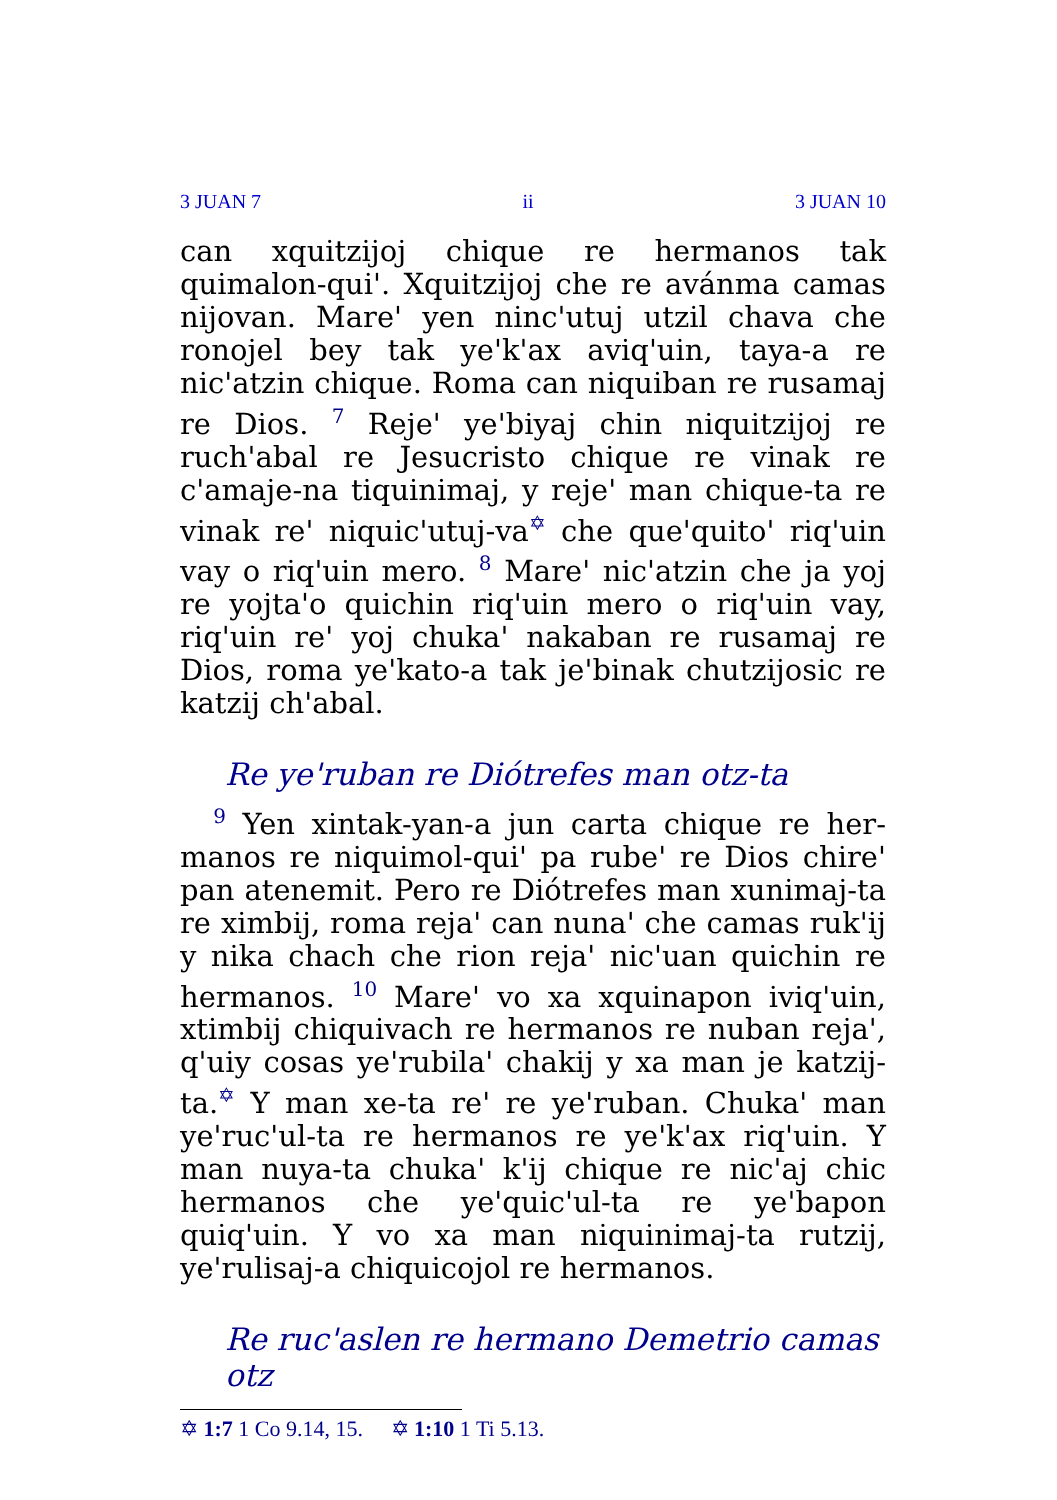3 JUAN 7 ii 3 JUAN 10
can xquitzijoj chique re hermanos tak quimalon-qui'. Xquitzijoj che re avánma camas nijovan. Mare' yen ninc'utuj utzil chava che ronojel bey tak ye'k'ax aviq'uin, taya-a re nic'atzin chique. Roma can niquiban re rusamaj re Dios. <sup>7</sup> Reje' ye'biyaj chin niquitzijoj re ruch'abal re Jesucristo chique re vinak re c'amaje-na tiquinimaj, y reje' man chique-ta re vinak re' niquic'utuj-va<sup>✡</sup> che que'quito' riq'uin vay o riq'uin mero. <sup>8</sup> Mare' nic'atzin che ja yoj re yojta'o quichin riq'uin mero o riq'uin vay, riq'uin re' yoj chuka' nakaban re rusamaj re Dios, roma ye'kato-a tak je'binak chutzijosic re katzij ch'abal.
Re ye'ruban re Diótrefes man otz-ta
<sup>9</sup> Yen xintak-yan-a jun carta chique re her-manos re niquimol-qui' pa rube' re Dios chire' pan atenemit. Pero re Diótrefes man xunimaj-ta re ximbij, roma reja' can nuna' che camas ruk'ij y nika chach che rion reja' nic'uan quichin re hermanos. <sup>10</sup> Mare' vo xa xquinapon iviq'uin, xtimbij chiquivach re hermanos re nuban reja', q'uiy cosas ye'rubila' chakij y xa man je katzij-ta.<sup>✡</sup> Y man xe-ta re' re ye'ruban. Chuka' man ye'ruc'ul-ta re hermanos re ye'k'ax riq'uin. Y man nuya-ta chuka' k'ij chique re nic'aj chic hermanos che ye'quic'ul-ta re ye'bapon quiq'uin. Y vo xa man niquinimaj-ta rutzij, ye'rulisaj-a chiquicojol re hermanos.
Re ruc'aslen re hermano Demetrio camas otz
✡ 1:7 1 Co 9.14, 15. ✡ 1:10 1 Ti 5.13.